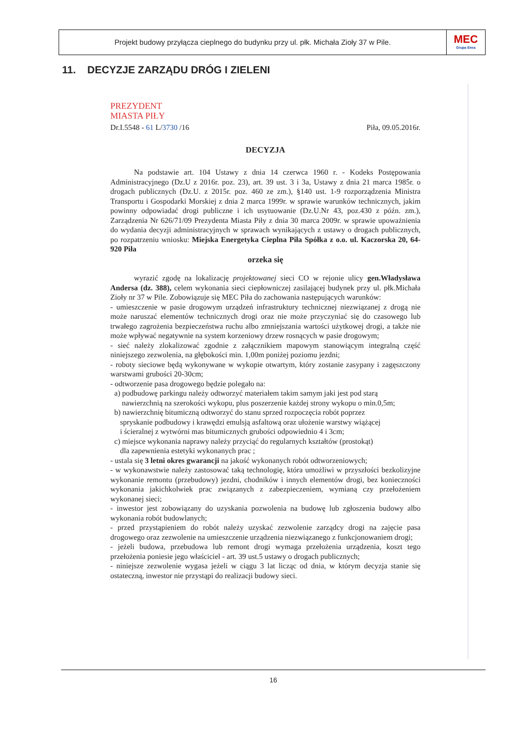Projekt budowy przyłącza cieplnego do budynku przy ul. płk. Michała Zioły 37 w Pile.
MEC
Grupa Enea
11. DECYZJE ZARZĄDU DRÓG I ZIELENI
PREZYDENT
MIASTA PIŁY
Dr.I.5548 - 61 L/3730 /16 Piła, 09.05.2016r.
DECYZJA
Na podstawie art. 104 Ustawy z dnia 14 czerwca 1960 r. - Kodeks Postępowania Administracyjnego (Dz.U z 2016r. poz. 23), art. 39 ust. 3 i 3a, Ustawy z dnia 21 marca 1985r. o drogach publicznych (Dz.U. z 2015r. poz. 460 ze zm.), §140 ust. 1-9 rozporządzenia Ministra Transportu i Gospodarki Morskiej z dnia 2 marca 1999r. w sprawie warunków technicznych, jakim powinny odpowiadać drogi publiczne i ich usytuowanie (Dz.U.Nr 43, poz.430 z późn. zm.), Zarządzenia Nr 626/71/09 Prezydenta Miasta Piły z dnia 30 marca 2009r. w sprawie upoważnienia do wydania decyzji administracyjnych w sprawach wynikających z ustawy o drogach publicznych, po rozpatrzeniu wniosku: Miejska Energetyka Cieplna Piła Spółka z o.o. ul. Kaczorska 20, 64-920 Piła
orzeka się
wyrazić zgodę na lokalizację projektowanej sieci CO w rejonie ulicy gen.Władysława Andersa (dz. 388), celem wykonania sieci ciepłowniczej zasilającej budynek przy ul. płk.Michała Zioły nr 37 w Pile. Zobowiązuje się MEC Piła do zachowania następujących warunków:
- umieszczenie w pasie drogowym urządzeń infrastruktury technicznej niezwiązanej z drogą nie może naruszać elementów technicznych drogi oraz nie może przyczyniać się do czasowego lub trwałego zagrożenia bezpieczeństwa ruchu albo zmniejszania wartości użytkowej drogi, a także nie może wpływać negatywnie na system korzeniowy drzew rosnących w pasie drogowym;
- sieć należy zlokalizować zgodnie z załącznikiem mapowym stanowiącym integralną część niniejszego zezwolenia, na głębokości min. 1,00m poniżej poziomu jezdni;
- roboty sieciowe będą wykonywane w wykopie otwartym, który zostanie zasypany i zagęszczony warstwami grubości 20-30cm;
- odtworzenie pasa drogowego będzie polegało na:
a) podbudowę parkingu należy odtworzyć materiałem takim samym jaki jest pod starą
nawierzchnią na szerokości wykopu, plus poszerzenie każdej strony wykopu o min.0,5m;
b) nawierzchnię bitumiczną odtworzyć do stanu sprzed rozpoczęcia robót poprzez
spryskanie podbudowy i krawędzi emulsją asfaltową oraz ułożenie warstwy wiążącej
i ścieralnej z wytwórni mas bitumicznych grubości odpowiednio 4 i 3cm;
c) miejsce wykonania naprawy należy przyciąć do regularnych kształtów (prostokąt)
dla zapewnienia estetyki wykonanych prac ;
- ustala się 3 letni okres gwarancji na jakość wykonanych robót odtworzeniowych;
- w wykonawstwie należy zastosować taką technologię, która umożliwi w przyszłości bezkolizyjne wykonanie remontu (przebudowy) jezdni, chodników i innych elementów drogi, bez konieczności wykonania jakichkolwiek prac związanych z zabezpieczeniem, wymianą czy przełożeniem wykonanej sieci;
- inwestor jest zobowiązany do uzyskania pozwolenia na budowę lub zgłoszenia budowy albo wykonania robót budowlanych;
- przed przystąpieniem do robót należy uzyskać zezwolenie zarządcy drogi na zajęcie pasa drogowego oraz zezwolenie na umieszczenie urządzenia niezwiązanego z funkcjonowaniem drogi;
- jeżeli budowa, przebudowa lub remont drogi wymaga przełożenia urządzenia, koszt tego przełożenia poniesie jego właściciel - art. 39 ust.5 ustawy o drogach publicznych;
- niniejsze zezwolenie wygasa jeżeli w ciągu 3 lat licząc od dnia, w którym decyzja stanie się ostateczną, inwestor nie przystąpi do realizacji budowy sieci.
16